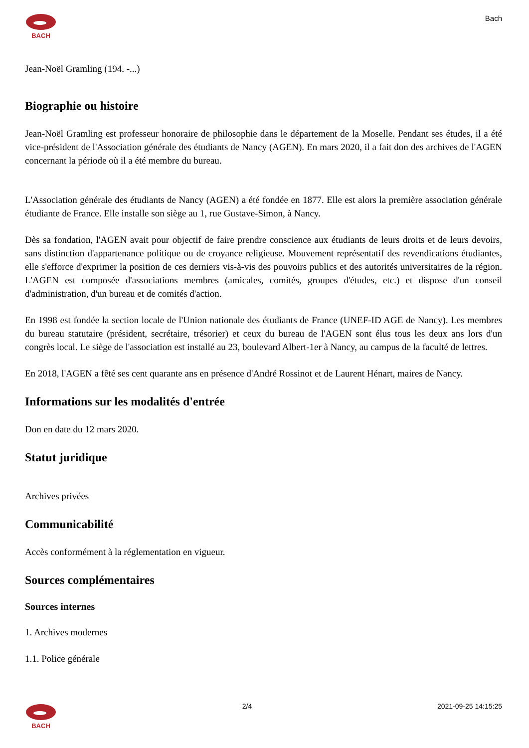BACH
Bach
Jean-Noël Gramling (194. -...)
Biographie ou histoire
Jean-Noël Gramling est professeur honoraire de philosophie dans le département de la Moselle. Pendant ses études, il a été vice-président de l'Association générale des étudiants de Nancy (AGEN). En mars 2020, il a fait don des archives de l'AGEN concernant la période où il a été membre du bureau.
L'Association générale des étudiants de Nancy (AGEN) a été fondée en 1877. Elle est alors la première association générale étudiante de France. Elle installe son siège au 1, rue Gustave-Simon, à Nancy.
Dès sa fondation, l'AGEN avait pour objectif de faire prendre conscience aux étudiants de leurs droits et de leurs devoirs, sans distinction d'appartenance politique ou de croyance religieuse. Mouvement représentatif des revendications étudiantes, elle s'efforce d'exprimer la position de ces derniers vis-à-vis des pouvoirs publics et des autorités universitaires de la région. L'AGEN est composée d'associations membres (amicales, comités, groupes d'études, etc.) et dispose d'un conseil d'administration, d'un bureau et de comités d'action.
En 1998 est fondée la section locale de l'Union nationale des étudiants de France (UNEF-ID AGE de Nancy). Les membres du bureau statutaire (président, secrétaire, trésorier) et ceux du bureau de l'AGEN sont élus tous les deux ans lors d'un congrès local. Le siège de l'association est installé au 23, boulevard Albert-1er à Nancy, au campus de la faculté de lettres.
En 2018, l'AGEN a fêté ses cent quarante ans en présence d'André Rossinot et de Laurent Hénart, maires de Nancy.
Informations sur les modalités d'entrée
Don en date du 12 mars 2020.
Statut juridique
Archives privées
Communicabilité
Accès conformément à la réglementation en vigueur.
Sources complémentaires
Sources internes
1. Archives modernes
1.1. Police générale
BACH 2/4 2021-09-25 14:15:25